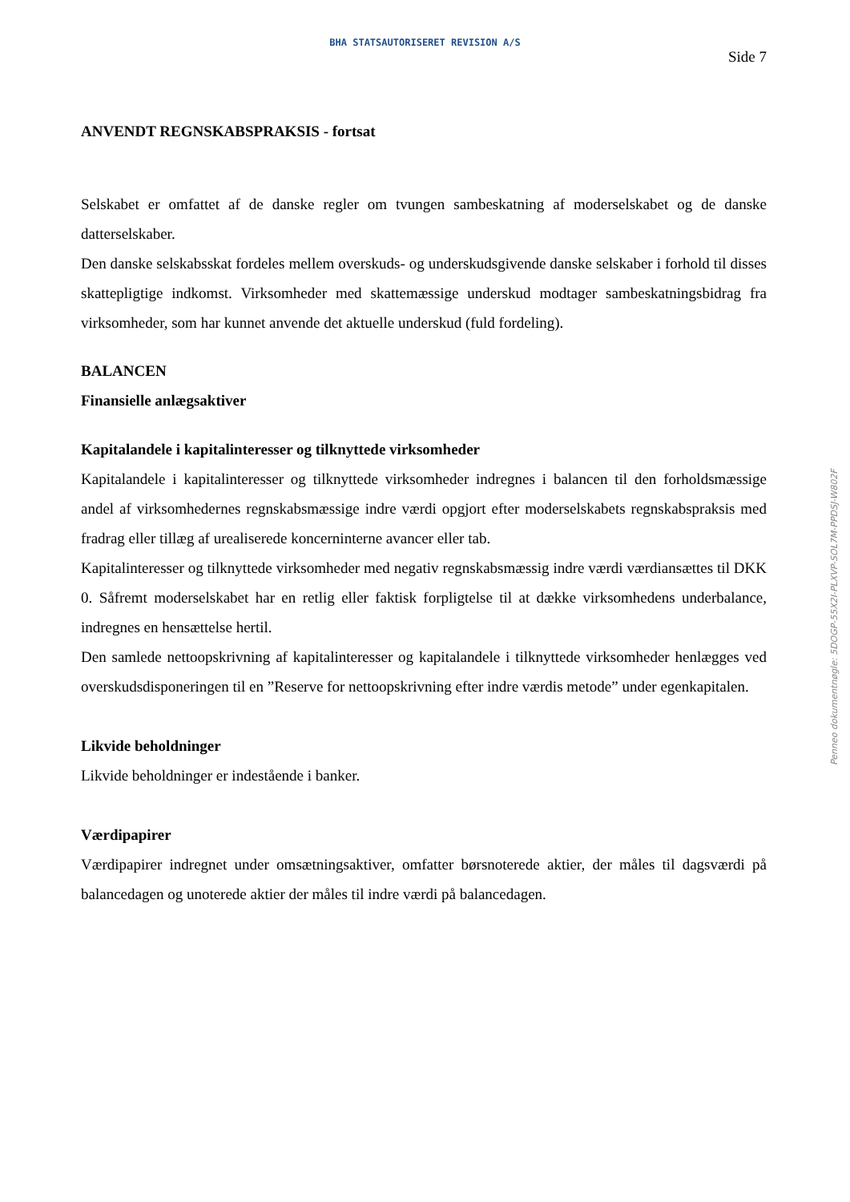BHA STATSAUTORISERET REVISION A/S
Side 7
ANVENDT REGNSKABSPRAKSIS - fortsat
Selskabet er omfattet af de danske regler om tvungen sambeskatning af moderselskabet og de danske datterselskaber.
Den danske selskabsskat fordeles mellem overskuds- og underskudsgivende danske selskaber i forhold til disses skattepligtige indkomst. Virksomheder med skattemæssige underskud modtager sambeskatningsbidrag fra virksomheder, som har kunnet anvende det aktuelle underskud (fuld fordeling).
BALANCEN
Finansielle anlægsaktiver
Kapitalandele i kapitalinteresser og tilknyttede virksomheder
Kapitalandele i kapitalinteresser og tilknyttede virksomheder indregnes i balancen til den forholdsmæssige andel af virksomhedernes regnskabsmæssige indre værdi opgjort efter moderselskabets regnskabspraksis med fradrag eller tillæg af urealiserede koncerninterne avancer eller tab.
Kapitalinteresser og tilknyttede virksomheder med negativ regnskabsmæssig indre værdi værdiansættes til DKK 0. Såfremt moderselskabet har en retlig eller faktisk forpligtelse til at dække virksomhedens underbalance, indregnes en hensættelse hertil.
Den samlede nettoopskrivning af kapitalinteresser og kapitalandele i tilknyttede virksomheder henlægges ved overskudsdisponeringen til en ”Reserve for nettoopskrivning efter indre værdis metode” under egenkapitalen.
Likvide beholdninger
Likvide beholdninger er indestående i banker.
Værdipapirer
Værdipapirer indregnet under omsætningsaktiver, omfatter børsnoterede aktier, der måles til dagsværdi på balancedagen og unoterede aktier der måles til indre værdi på balancedagen.
Penneo dokumentnøgle: 5DOGP-55X2I-PLXVP-SOL7M-PPDSJ-W802F